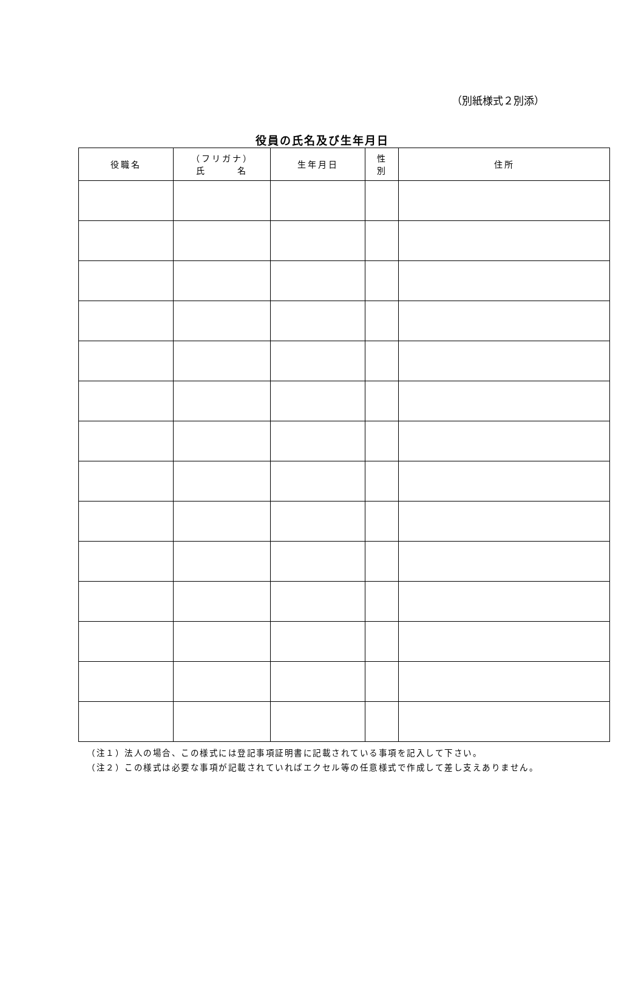（別紙様式２別添）
役員の氏名及び生年月日
| 役職名 | （フリガナ） 氏 名 | 生年月日 | 性 別 | 住所 |
| --- | --- | --- | --- | --- |
（注１）法人の場合、この様式には登記事項証明書に記載されている事項を記入して下さい。
（注２）この様式は必要な事項が記載されていればエクセル等の任意様式で作成して差し支えありません。